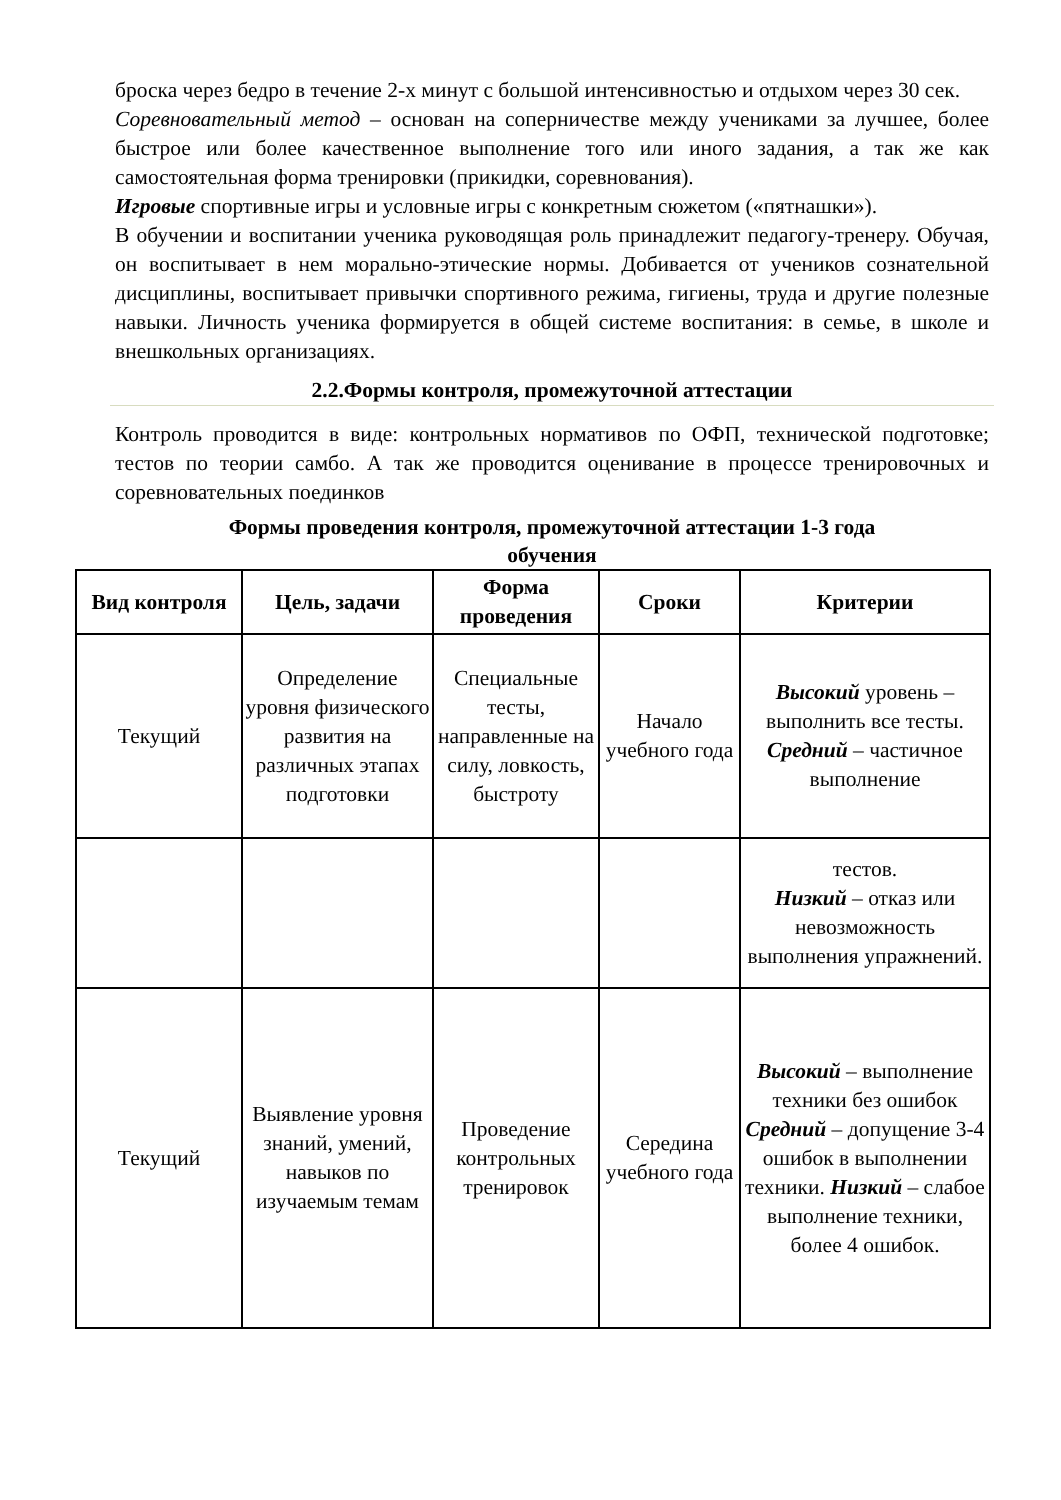броска через бедро в течение 2-х минут с большой интенсивностью и отдыхом через 30 сек.
Соревновательный метод – основан на соперничестве между учениками за лучшее, более быстрое или более качественное выполнение того или иного задания, а так же как самостоятельная форма тренировки (прикидки, соревнования).
Игровые спортивные игры и условные игры с конкретным сюжетом («пятнашки»).
В обучении и воспитании ученика руководящая роль принадлежит педагогу-тренеру. Обучая, он воспитывает в нем морально-этические нормы. Добивается от учеников сознательной дисциплины, воспитывает привычки спортивного режима, гигиены, труда и другие полезные навыки. Личность ученика формируется в общей системе воспитания: в семье, в школе и внешкольных организациях.
2.2.Формы контроля, промежуточной аттестации
Контроль проводится в виде: контрольных нормативов по ОФП, технической подготовке; тестов по теории самбо. А так же проводится оценивание в процессе тренировочных и соревновательных поединков
Формы проведения контроля, промежуточной аттестации 1-3 года
обучения
| Вид контроля | Цель, задачи | Форма проведения | Сроки | Критерии |
| --- | --- | --- | --- | --- |
| Текущий | Определение уровня физического развития на различных этапах подготовки | Специальные тесты, направленные на силу, ловкость, быстроту | Начало учебного года | Высокий уровень – выполнить все тесты. Средний – частичное выполнение |
| | | | | тестов. Низкий – отказ или невозможность выполнения упражнений. |
| Текущий | Выявление уровня знаний, умений, навыков по изучаемым темам | Проведение контрольных тренировок | Середина учебного года | Высокий – выполнение техники без ошибок Средний – допущение 3-4 ошибок в выполнении техники. Низкий – слабое выполнение техники, более 4 ошибок. |